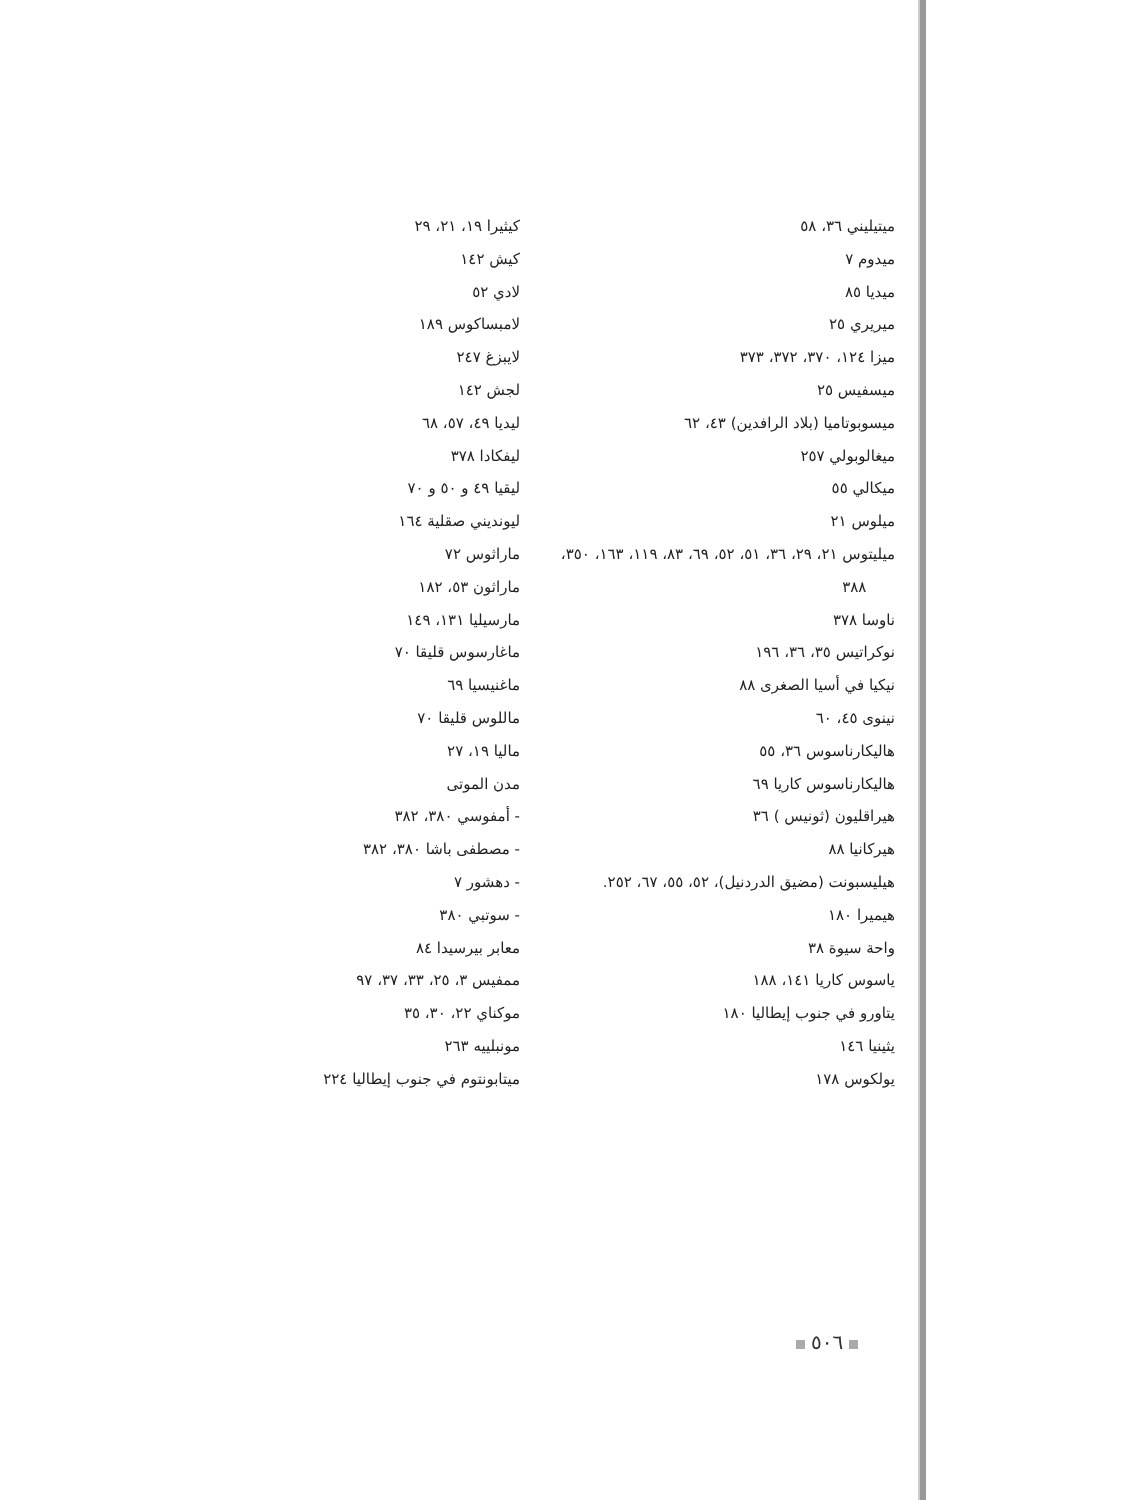كيثيرا ١٩، ٢١، ٢٩
كيش ١٤٢
لادي ٥٢
لامبساكوس ١٨٩
لايبزغ ٢٤٧
لجش ١٤٢
ليديا ٤٩، ٥٧، ٦٨
ليفكادا ٣٧٨
ليقيا ٤٩ و ٥٠ و ٧٠
ليونديني صقلية ١٦٤
ماراثوس ٧٢
ماراثون ٥٣، ١٨٢
مارسيليا ١٣١، ١٤٩
ماغارسوس قليقا ٧٠
ماغنيسيا ٦٩
ماللوس قليقا ٧٠
ماليا ١٩، ٢٧
مدن الموتى
- أمفوسي ٣٨٠، ٣٨٢
- مصطفى باشا ٣٨٠، ٣٨٢
- دهشور ٧
- سوتبي ٣٨٠
معابر بيرسيدا ٨٤
ممفيس ٣، ٢٥، ٣٣، ٣٧، ٩٧
موكناي ٢٢، ٣٠، ٣٥
مونبلييه ٢٦٣
ميتابونتوم في جنوب إيطاليا ٢٢٤
ميتيليني ٣٦، ٥٨
ميدوم ٧
ميديا ٨٥
ميريري ٢٥
ميزا ١٢٤، ٣٧٠، ٣٧٢، ٣٧٣
ميسفيس ٢٥
ميسوبوتاميا (بلاد الرافدين) ٤٣، ٦٢
ميغالوبولي ٢٥٧
ميكالي ٥٥
ميلوس ٢١
ميليتوس ٢١، ٢٩، ٣٦، ٥١، ٥٢، ٦٩، ٨٣، ١١٩، ١٦٣، ٣٥٠،
٣٨٨
ناوسا ٣٧٨
نوكراتيس ٣٥، ٣٦، ١٩٦
نيكيا في أسيا الصغرى ٨٨
نينوى ٤٥، ٦٠
هاليكارناسوس ٣٦، ٥٥
هاليكارناسوس كاريا ٦٩
هيراقليون (ثونيس ) ٣٦
هيركانيا ٨٨
هيليسبونت (مضيق الدردنيل)، ٥٢، ٥٥، ٦٧، ٢٥٢.
هيميرا ١٨٠
واحة سيوة ٣٨
ياسوس كاريا ١٤١، ١٨٨
يتاورو في جنوب إيطاليا ١٨٠
يثينيا ١٤٦
يولكوس ١٧٨
٥٠٦